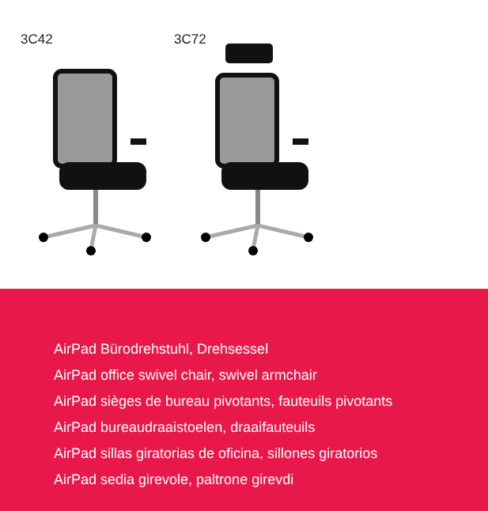3C42 3C72
AirPad Bürodrehstuhl, Drehsessel
AirPad office swivel chair, swivel armchair
AirPad sièges de bureau pivotants, fauteuils pivotants
AirPad bureaudraaistoelen, draaifauteuils
AirPad sillas giratorias de oficina, sillones giratorios
AirPad sedia girevole, paltrone girevdi